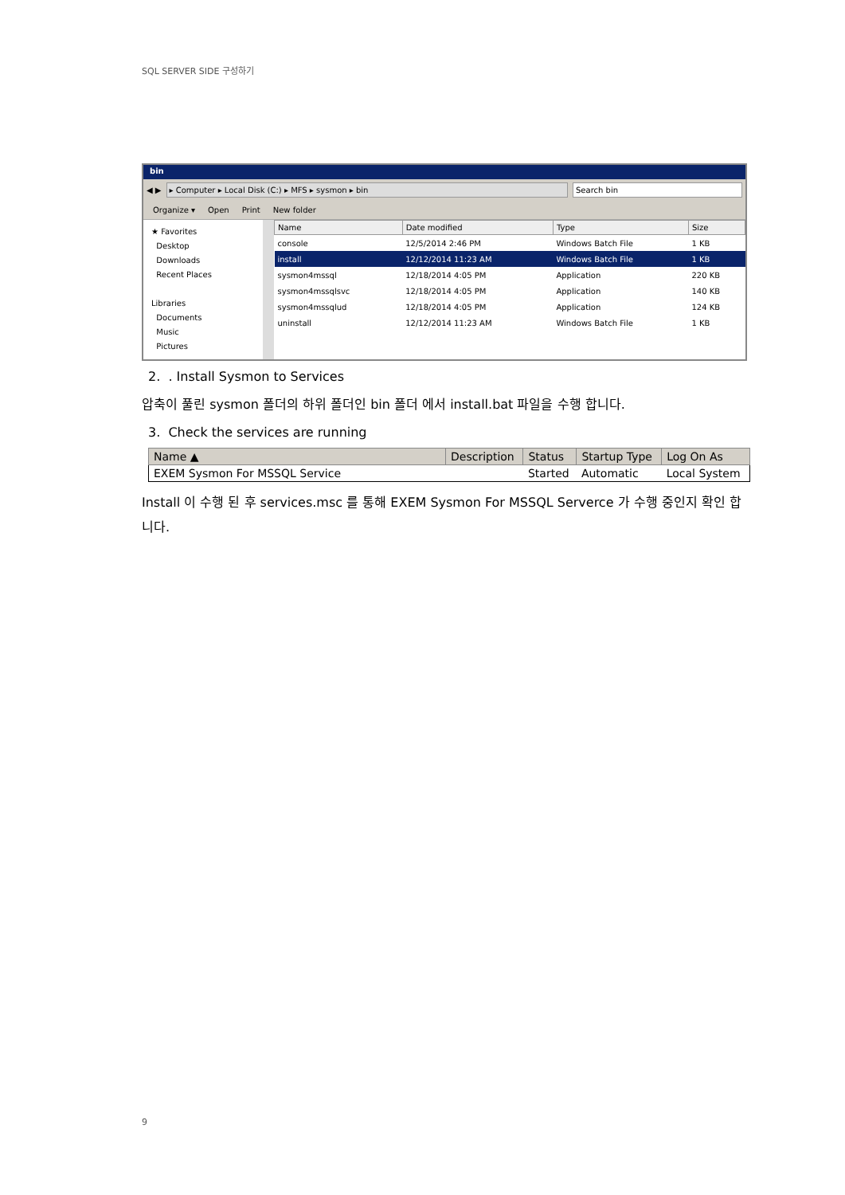SQL SERVER SIDE 구성하기
bin
◀ ▶
▸ Computer ▸ Local Disk (C:) ▸ MFS ▸ sysmon ▸ bin
Search bin
Organize ▾ Open Print New folder
★ Favorites
Desktop
Downloads
Recent Places
Libraries
Documents
Music
Pictures
| Name | Date modified | Type | Size |
| --- | --- | --- | --- |
| console | 12/5/2014 2:46 PM | Windows Batch File | 1 KB |
| install | 12/12/2014 11:23 AM | Windows Batch File | 1 KB |
| sysmon4mssql | 12/18/2014 4:05 PM | Application | 220 KB |
| sysmon4mssqlsvc | 12/18/2014 4:05 PM | Application | 140 KB |
| sysmon4mssqlud | 12/18/2014 4:05 PM | Application | 124 KB |
| uninstall | 12/12/2014 11:23 AM | Windows Batch File | 1 KB |
2. . Install Sysmon to Services
압축이 풀린 sysmon 폴더의 하위 폴더인 bin 폴더 에서 install.bat 파일을 수행 합니다.
3. Check the services are running
| Name ▲ | Description | Status | Startup Type | Log On As |
| --- | --- | --- | --- | --- |
| EXEM Sysmon For MSSQL Service | | Started | Automatic | Local System |
Install 이 수행 된 후 services.msc 를 통해 EXEM Sysmon For MSSQL Serverce 가 수행 중인지 확인 합니다.
9